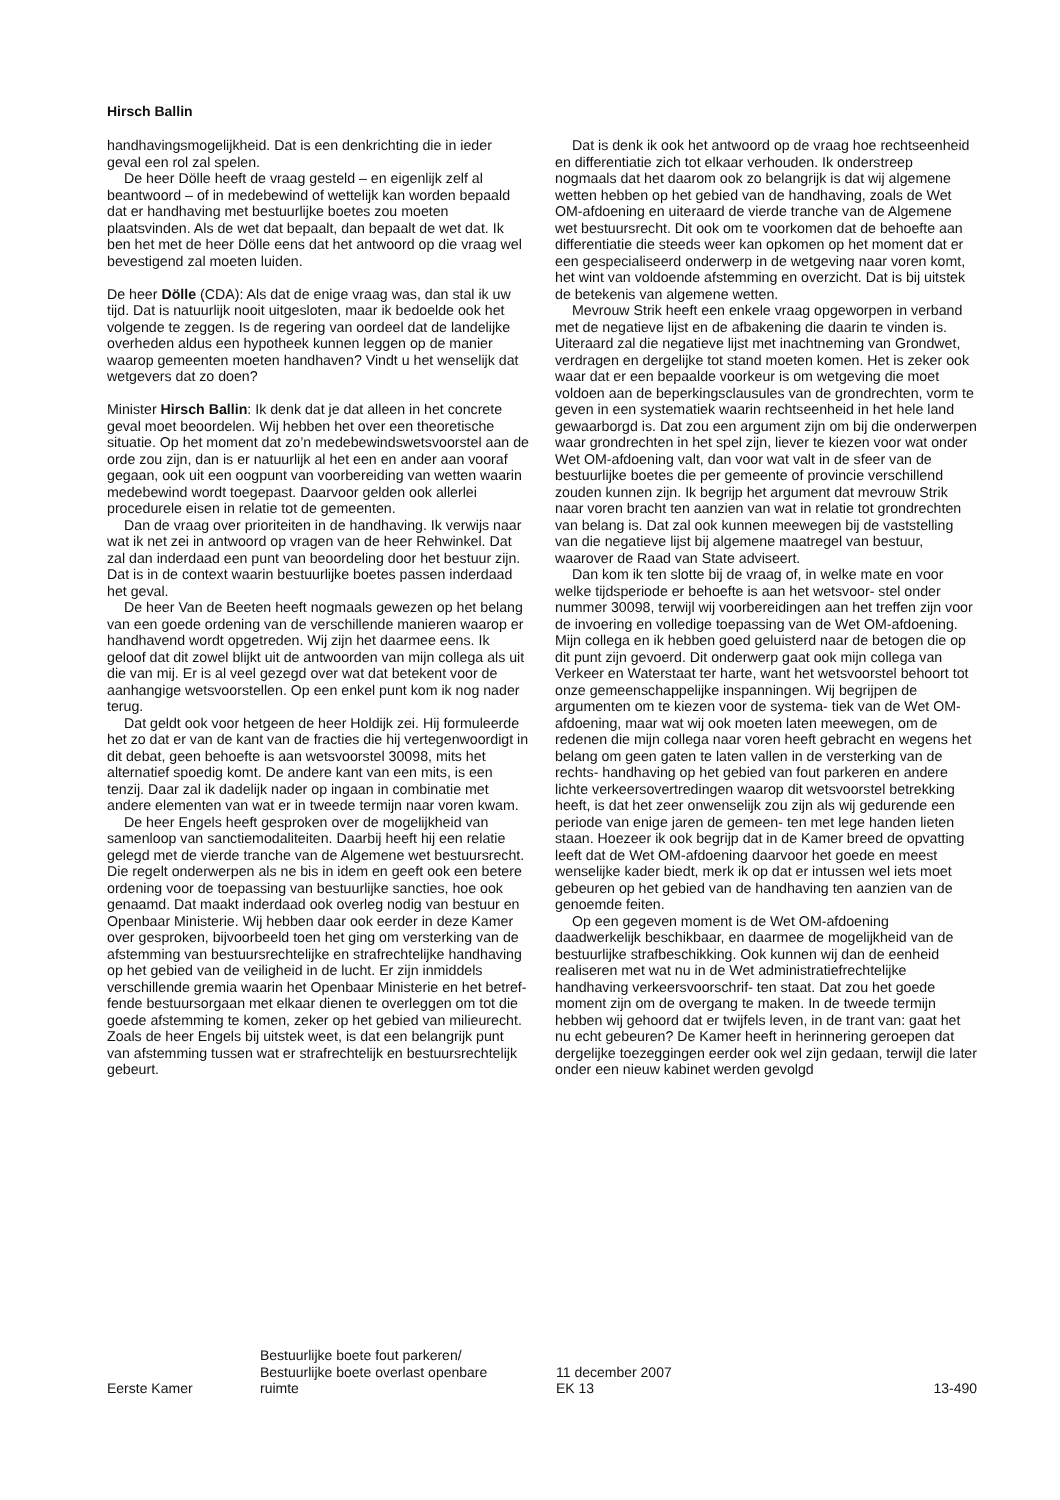Hirsch Ballin
handhavingsmogelijkheid. Dat is een denkrichting die in ieder geval een rol zal spelen.
De heer Dölle heeft de vraag gesteld – en eigenlijk zelf al beantwoord – of in medebewind of wettelijk kan worden bepaald dat er handhaving met bestuurlijke boetes zou moeten plaatsvinden. Als de wet dat bepaalt, dan bepaalt de wet dat. Ik ben het met de heer Dölle eens dat het antwoord op die vraag wel bevestigend zal moeten luiden.
De heer Dölle (CDA): Als dat de enige vraag was, dan stal ik uw tijd. Dat is natuurlijk nooit uitgesloten, maar ik bedoelde ook het volgende te zeggen. Is de regering van oordeel dat de landelijke overheden aldus een hypotheek kunnen leggen op de manier waarop gemeenten moeten handhaven? Vindt u het wenselijk dat wetgevers dat zo doen?
Minister Hirsch Ballin: Ik denk dat je dat alleen in het concrete geval moet beoordelen. Wij hebben het over een theoretische situatie. Op het moment dat zo’n medebewindswetsvoorstel aan de orde zou zijn, dan is er natuurlijk al het een en ander aan vooraf gegaan, ook uit een oogpunt van voorbereiding van wetten waarin medebewind wordt toegepast. Daarvoor gelden ook allerlei procedurele eisen in relatie tot de gemeenten.
Dan de vraag over prioriteiten in de handhaving. Ik verwijs naar wat ik net zei in antwoord op vragen van de heer Rehwinkel. Dat zal dan inderdaad een punt van beoordeling door het bestuur zijn. Dat is in de context waarin bestuurlijke boetes passen inderdaad het geval.
De heer Van de Beeten heeft nogmaals gewezen op het belang van een goede ordening van de verschillende manieren waarop er handhavend wordt opgetreden. Wij zijn het daarmee eens. Ik geloof dat dit zowel blijkt uit de antwoorden van mijn collega als uit die van mij. Er is al veel gezegd over wat dat betekent voor de aanhangige wetsvoorstellen. Op een enkel punt kom ik nog nader terug.
Dat geldt ook voor hetgeen de heer Holdijk zei. Hij formuleerde het zo dat er van de kant van de fracties die hij vertegenwoordigt in dit debat, geen behoefte is aan wetsvoorstel 30098, mits het alternatief spoedig komt. De andere kant van een mits, is een tenzij. Daar zal ik dadelijk nader op ingaan in combinatie met andere elementen van wat er in tweede termijn naar voren kwam.
De heer Engels heeft gesproken over de mogelijkheid van samenloop van sanctiemodaliteiten. Daarbij heeft hij een relatie gelegd met de vierde tranche van de Algemene wet bestuursrecht. Die regelt onderwerpen als ne bis in idem en geeft ook een betere ordening voor de toepassing van bestuurlijke sancties, hoe ook genaamd. Dat maakt inderdaad ook overleg nodig van bestuur en Openbaar Ministerie. Wij hebben daar ook eerder in deze Kamer over gesproken, bijvoorbeeld toen het ging om versterking van de afstemming van bestuursrechtelijke en strafrechtelijke handhaving op het gebied van de veiligheid in de lucht. Er zijn inmiddels verschillende gremia waarin het Openbaar Ministerie en het betref- fende bestuursorgaan met elkaar dienen te overleggen om tot die goede afstemming te komen, zeker op het gebied van milieurecht. Zoals de heer Engels bij uitstek weet, is dat een belangrijk punt van afstemming tussen wat er strafrechtelijk en bestuursrechtelijk gebeurt.
Dat is denk ik ook het antwoord op de vraag hoe rechtseenheid en differentiatie zich tot elkaar verhouden. Ik onderstreep nogmaals dat het daarom ook zo belangrijk is dat wij algemene wetten hebben op het gebied van de handhaving, zoals de Wet OM-afdoening en uiteraard de vierde tranche van de Algemene wet bestuursrecht. Dit ook om te voorkomen dat de behoefte aan differentiatie die steeds weer kan opkomen op het moment dat er een gespecialiseerd onderwerp in de wetgeving naar voren komt, het wint van voldoende afstemming en overzicht. Dat is bij uitstek de betekenis van algemene wetten.
Mevrouw Strik heeft een enkele vraag opgeworpen in verband met de negatieve lijst en de afbakening die daarin te vinden is. Uiteraard zal die negatieve lijst met inachtneming van Grondwet, verdragen en dergelijke tot stand moeten komen. Het is zeker ook waar dat er een bepaalde voorkeur is om wetgeving die moet voldoen aan de beperkingsclausules van de grondrechten, vorm te geven in een systematiek waarin rechtseenheid in het hele land gewaarborgd is. Dat zou een argument zijn om bij die onderwerpen waar grondrechten in het spel zijn, liever te kiezen voor wat onder Wet OM-afdoening valt, dan voor wat valt in de sfeer van de bestuurlijke boetes die per gemeente of provincie verschillend zouden kunnen zijn. Ik begrijp het argument dat mevrouw Strik naar voren bracht ten aanzien van wat in relatie tot grondrechten van belang is. Dat zal ook kunnen meewegen bij de vaststelling van die negatieve lijst bij algemene maatregel van bestuur, waarover de Raad van State adviseert.
Dan kom ik ten slotte bij de vraag of, in welke mate en voor welke tijdsperiode er behoefte is aan het wetsvoor- stel onder nummer 30098, terwijl wij voorbereidingen aan het treffen zijn voor de invoering en volledige toepassing van de Wet OM-afdoening. Mijn collega en ik hebben goed geluisterd naar de betogen die op dit punt zijn gevoerd. Dit onderwerp gaat ook mijn collega van Verkeer en Waterstaat ter harte, want het wetsvoorstel behoort tot onze gemeenschappelijke inspanningen. Wij begrijpen de argumenten om te kiezen voor de systema- tiek van de Wet OM-afdoening, maar wat wij ook moeten laten meewegen, om de redenen die mijn collega naar voren heeft gebracht en wegens het belang om geen gaten te laten vallen in de versterking van de rechts- handhaving op het gebied van fout parkeren en andere lichte verkeersovertredingen waarop dit wetsvoorstel betrekking heeft, is dat het zeer onwenselijk zou zijn als wij gedurende een periode van enige jaren de gemeen- ten met lege handen lieten staan. Hoezeer ik ook begrijp dat in de Kamer breed de opvatting leeft dat de Wet OM-afdoening daarvoor het goede en meest wenselijke kader biedt, merk ik op dat er intussen wel iets moet gebeuren op het gebied van de handhaving ten aanzien van de genoemde feiten.
Op een gegeven moment is de Wet OM-afdoening daadwerkelijk beschikbaar, en daarmee de mogelijkheid van de bestuurlijke strafbeschikking. Ook kunnen wij dan de eenheid realiseren met wat nu in de Wet administratiefrechtelijke handhaving verkeersvoorschrif- ten staat. Dat zou het goede moment zijn om de overgang te maken. In de tweede termijn hebben wij gehoord dat er twijfels leven, in de trant van: gaat het nu echt gebeuren? De Kamer heeft in herinnering geroepen dat dergelijke toezeggingen eerder ook wel zijn gedaan, terwijl die later onder een nieuw kabinet werden gevolgd
Eerste Kamer
Bestuurlijke boete fout parkeren/
Bestuurlijke boete overlast openbare
ruimte
11 december 2007
EK 13
13-490